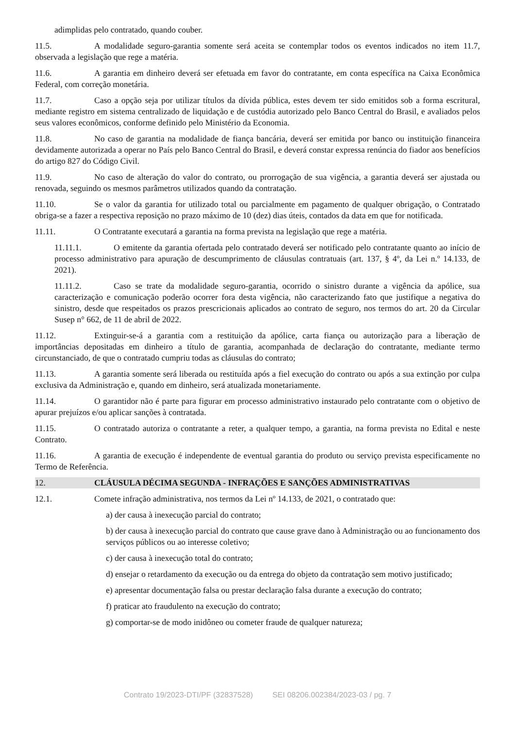adimplidas pelo contratado, quando couber.
11.5. A modalidade seguro-garantia somente será aceita se contemplar todos os eventos indicados no item 11.7, observada a legislação que rege a matéria.
11.6. A garantia em dinheiro deverá ser efetuada em favor do contratante, em conta específica na Caixa Econômica Federal, com correção monetária.
11.7. Caso a opção seja por utilizar títulos da dívida pública, estes devem ter sido emitidos sob a forma escritural, mediante registro em sistema centralizado de liquidação e de custódia autorizado pelo Banco Central do Brasil, e avaliados pelos seus valores econômicos, conforme definido pelo Ministério da Economia.
11.8. No caso de garantia na modalidade de fiança bancária, deverá ser emitida por banco ou instituição financeira devidamente autorizada a operar no País pelo Banco Central do Brasil, e deverá constar expressa renúncia do fiador aos benefícios do artigo 827 do Código Civil.
11.9. No caso de alteração do valor do contrato, ou prorrogação de sua vigência, a garantia deverá ser ajustada ou renovada, seguindo os mesmos parâmetros utilizados quando da contratação.
11.10. Se o valor da garantia for utilizado total ou parcialmente em pagamento de qualquer obrigação, o Contratado obriga-se a fazer a respectiva reposição no prazo máximo de 10 (dez) dias úteis, contados da data em que for notificada.
11.11. O Contratante executará a garantia na forma prevista na legislação que rege a matéria.
11.11.1. O emitente da garantia ofertada pelo contratado deverá ser notificado pelo contratante quanto ao início de processo administrativo para apuração de descumprimento de cláusulas contratuais (art. 137, § 4º, da Lei n.º 14.133, de 2021).
11.11.2. Caso se trate da modalidade seguro-garantia, ocorrido o sinistro durante a vigência da apólice, sua caracterização e comunicação poderão ocorrer fora desta vigência, não caracterizando fato que justifique a negativa do sinistro, desde que respeitados os prazos prescricionais aplicados ao contrato de seguro, nos termos do art. 20 da Circular Susep n° 662, de 11 de abril de 2022.
11.12. Extinguir-se-á a garantia com a restituição da apólice, carta fiança ou autorização para a liberação de importâncias depositadas em dinheiro a título de garantia, acompanhada de declaração do contratante, mediante termo circunstanciado, de que o contratado cumpriu todas as cláusulas do contrato;
11.13. A garantia somente será liberada ou restituída após a fiel execução do contrato ou após a sua extinção por culpa exclusiva da Administração e, quando em dinheiro, será atualizada monetariamente.
11.14. O garantidor não é parte para figurar em processo administrativo instaurado pelo contratante com o objetivo de apurar prejuízos e/ou aplicar sanções à contratada.
11.15. O contratado autoriza o contratante a reter, a qualquer tempo, a garantia, na forma prevista no Edital e neste Contrato.
11.16. A garantia de execução é independente de eventual garantia do produto ou serviço prevista especificamente no Termo de Referência.
12. CLÁUSULA DÉCIMA SEGUNDA - INFRAÇÕES E SANÇÕES ADMINISTRATIVAS
12.1. Comete infração administrativa, nos termos da Lei nº 14.133, de 2021, o contratado que:
a) der causa à inexecução parcial do contrato;
b) der causa à inexecução parcial do contrato que cause grave dano à Administração ou ao funcionamento dos serviços públicos ou ao interesse coletivo;
c) der causa à inexecução total do contrato;
d) ensejar o retardamento da execução ou da entrega do objeto da contratação sem motivo justificado;
e) apresentar documentação falsa ou prestar declaração falsa durante a execução do contrato;
f) praticar ato fraudulento na execução do contrato;
g) comportar-se de modo inidôneo ou cometer fraude de qualquer natureza;
Contrato 19/2023-DTI/PF (32837528) SEI 08206.002384/2023-03 / pg. 7